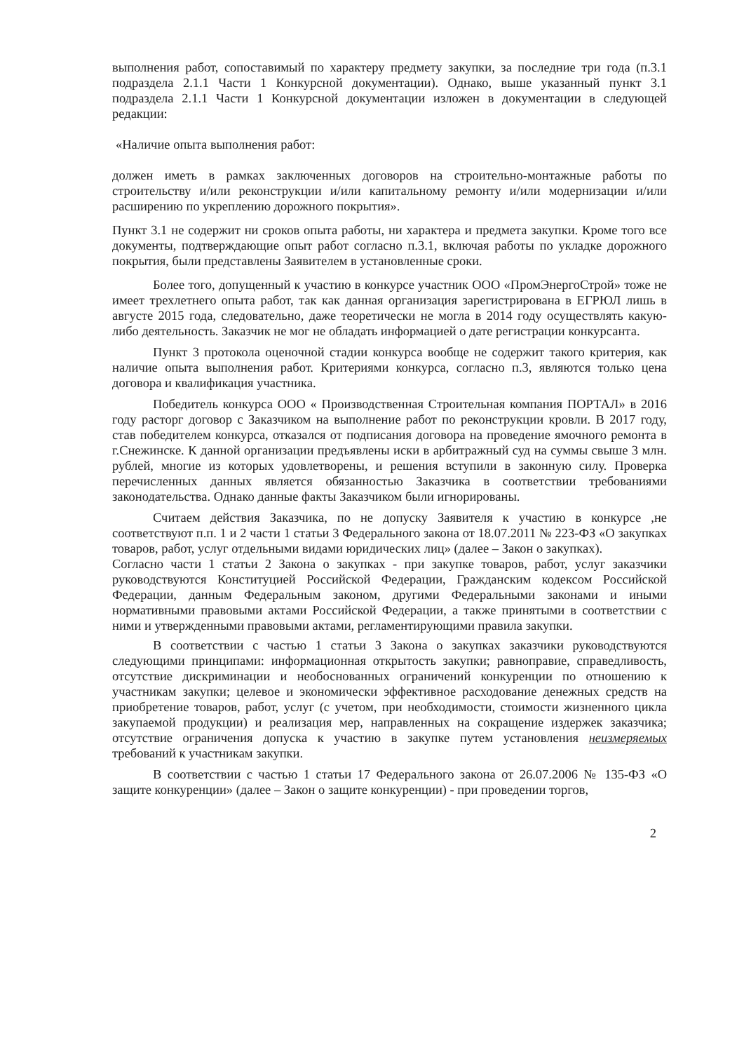выполнения работ, сопоставимый по характеру предмету закупки, за последние три года (п.3.1 подраздела 2.1.1 Части 1 Конкурсной документации). Однако, выше указанный пункт 3.1 подраздела 2.1.1 Части 1 Конкурсной документации изложен в документации в следующей редакции:
«Наличие опыта выполнения работ:
должен иметь в рамках заключенных договоров на строительно-монтажные работы по строительству и/или реконструкции и/или капитальному ремонту и/или модернизации и/или расширению по укреплению дорожного покрытия».
Пункт 3.1 не содержит ни сроков опыта работы, ни характера и предмета закупки. Кроме того все документы, подтверждающие опыт работ согласно п.3.1, включая работы по укладке дорожного покрытия, были представлены Заявителем в установленные сроки.
Более того, допущенный к участию в конкурсе участник ООО «ПромЭнергоСтрой» тоже не имеет трехлетнего опыта работ, так как данная организация зарегистрирована в ЕГРЮЛ лишь в августе 2015 года, следовательно, даже теоретически не могла в 2014 году осуществлять какую- либо деятельность. Заказчик не мог не обладать информацией о дате регистрации конкурсанта.
Пункт 3 протокола оценочной стадии конкурса вообще не содержит такого критерия, как наличие опыта выполнения работ. Критериями конкурса, согласно п.3, являются только цена договора и квалификация участника.
Победитель конкурса ООО « Производственная Строительная компания ПОРТАЛ» в 2016 году расторг договор с Заказчиком на выполнение работ по реконструкции кровли. В 2017 году, став победителем конкурса, отказался от подписания договора на проведение ямочного ремонта в г.Снежинске. К данной организации предъявлены иски в арбитражный суд на суммы свыше 3 млн. рублей, многие из которых удовлетворены, и решения вступили в законную силу. Проверка перечисленных данных является обязанностью Заказчика в соответствии требованиями законодательства. Однако данные факты Заказчиком были игнорированы.
Считаем действия Заказчика, по не допуску Заявителя к участию в конкурсе ,не соответствуют п.п. 1 и 2 части 1 статьи 3 Федерального закона от 18.07.2011 № 223-ФЗ «О закупках товаров, работ, услуг отдельными видами юридических лиц» (далее – Закон о закупках).
Согласно части 1 статьи 2 Закона о закупках - при закупке товаров, работ, услуг заказчики руководствуются Конституцией Российской Федерации, Гражданским кодексом Российской Федерации, данным Федеральным законом, другими Федеральными законами и иными нормативными правовыми актами Российской Федерации, а также принятыми в соответствии с ними и утвержденными правовыми актами, регламентирующими правила закупки.
В соответствии с частью 1 статьи 3 Закона о закупках заказчики руководствуются следующими принципами: информационная открытость закупки; равноправие, справедливость, отсутствие дискриминации и необоснованных ограничений конкуренции по отношению к участникам закупки; целевое и экономически эффективное расходование денежных средств на приобретение товаров, работ, услуг (с учетом, при необходимости, стоимости жизненного цикла закупаемой продукции) и реализация мер, направленных на сокращение издержек заказчика; отсутствие ограничения допуска к участию в закупке путем установления неизмеряемых требований к участникам закупки.
В соответствии с частью 1 статьи 17 Федерального закона от 26.07.2006 № 135-ФЗ «О защите конкуренции» (далее – Закон о защите конкуренции) - при проведении торгов,
2